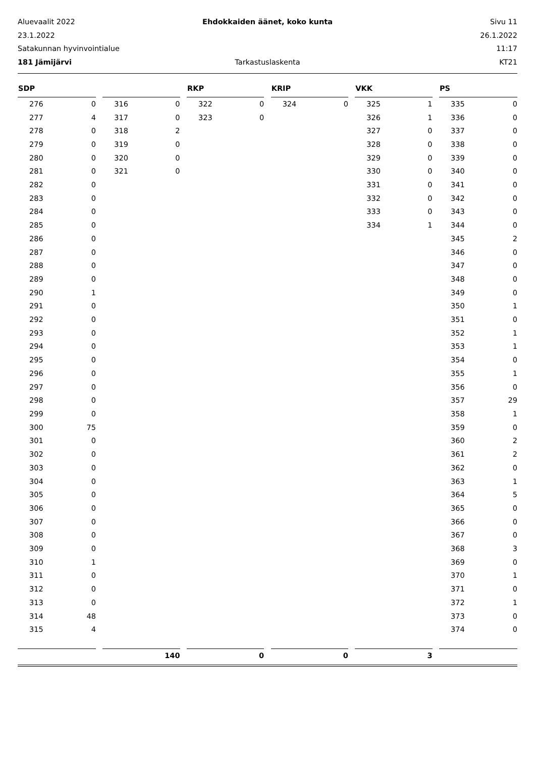Aluevaalit 2022
Ehdokkaiden äänet, koko kunta
Sivu 11
23.1.2022
26.1.2022
Satakunnan hyvinvointialue
11:17
181 Jämijärvi
Tarkastuslaskenta
KT21
| SDP | | | | | | RKP | | | KRIP | | | VKK | | | PS | |
| --- | --- | --- | --- | --- | --- | --- | --- | --- | --- | --- | --- | --- | --- | --- | --- | --- |
| 276 | 0 | | 316 | 0 | | 322 | 0 | | 324 | 0 | | 325 | 1 | | 335 | 0 |
| 277 | 4 | | 317 | 0 | | 323 | 0 | | | | | 326 | 1 | | 336 | 0 |
| 278 | 0 | | 318 | 2 | | | | | | | | 327 | 0 | | 337 | 0 |
| 279 | 0 | | 319 | 0 | | | | | | | | 328 | 0 | | 338 | 0 |
| 280 | 0 | | 320 | 0 | | | | | | | | 329 | 0 | | 339 | 0 |
| 281 | 0 | | 321 | 0 | | | | | | | | 330 | 0 | | 340 | 0 |
| 282 | 0 | | | | | | | | | | | 331 | 0 | | 341 | 0 |
| 283 | 0 | | | | | | | | | | | 332 | 0 | | 342 | 0 |
| 284 | 0 | | | | | | | | | | | 333 | 0 | | 343 | 0 |
| 285 | 0 | | | | | | | | | | | 334 | 1 | | 344 | 0 |
| 286 | 0 | | | | | | | | | | | | | | 345 | 2 |
| 287 | 0 | | | | | | | | | | | | | | 346 | 0 |
| 288 | 0 | | | | | | | | | | | | | | 347 | 0 |
| 289 | 0 | | | | | | | | | | | | | | 348 | 0 |
| 290 | 1 | | | | | | | | | | | | | | 349 | 0 |
| 291 | 0 | | | | | | | | | | | | | | 350 | 1 |
| 292 | 0 | | | | | | | | | | | | | | 351 | 0 |
| 293 | 0 | | | | | | | | | | | | | | 352 | 1 |
| 294 | 0 | | | | | | | | | | | | | | 353 | 1 |
| 295 | 0 | | | | | | | | | | | | | | 354 | 0 |
| 296 | 0 | | | | | | | | | | | | | | 355 | 1 |
| 297 | 0 | | | | | | | | | | | | | | 356 | 0 |
| 298 | 0 | | | | | | | | | | | | | | 357 | 29 |
| 299 | 0 | | | | | | | | | | | | | | 358 | 1 |
| 300 | 75 | | | | | | | | | | | | | | 359 | 0 |
| 301 | 0 | | | | | | | | | | | | | | 360 | 2 |
| 302 | 0 | | | | | | | | | | | | | | 361 | 2 |
| 303 | 0 | | | | | | | | | | | | | | 362 | 0 |
| 304 | 0 | | | | | | | | | | | | | | 363 | 1 |
| 305 | 0 | | | | | | | | | | | | | | 364 | 5 |
| 306 | 0 | | | | | | | | | | | | | | 365 | 0 |
| 307 | 0 | | | | | | | | | | | | | | 366 | 0 |
| 308 | 0 | | | | | | | | | | | | | | 367 | 0 |
| 309 | 0 | | | | | | | | | | | | | | 368 | 3 |
| 310 | 1 | | | | | | | | | | | | | | 369 | 0 |
| 311 | 0 | | | | | | | | | | | | | | 370 | 1 |
| 312 | 0 | | | | | | | | | | | | | | 371 | 0 |
| 313 | 0 | | | | | | | | | | | | | | 372 | 1 |
| 314 | 48 | | | | | | | | | | | | | | 373 | 0 |
| 315 | 4 | | | | | | | | | | | | | | 374 | 0 |
| | | | 140 | | | 0 | | | 0 | | | 3 | | | | |